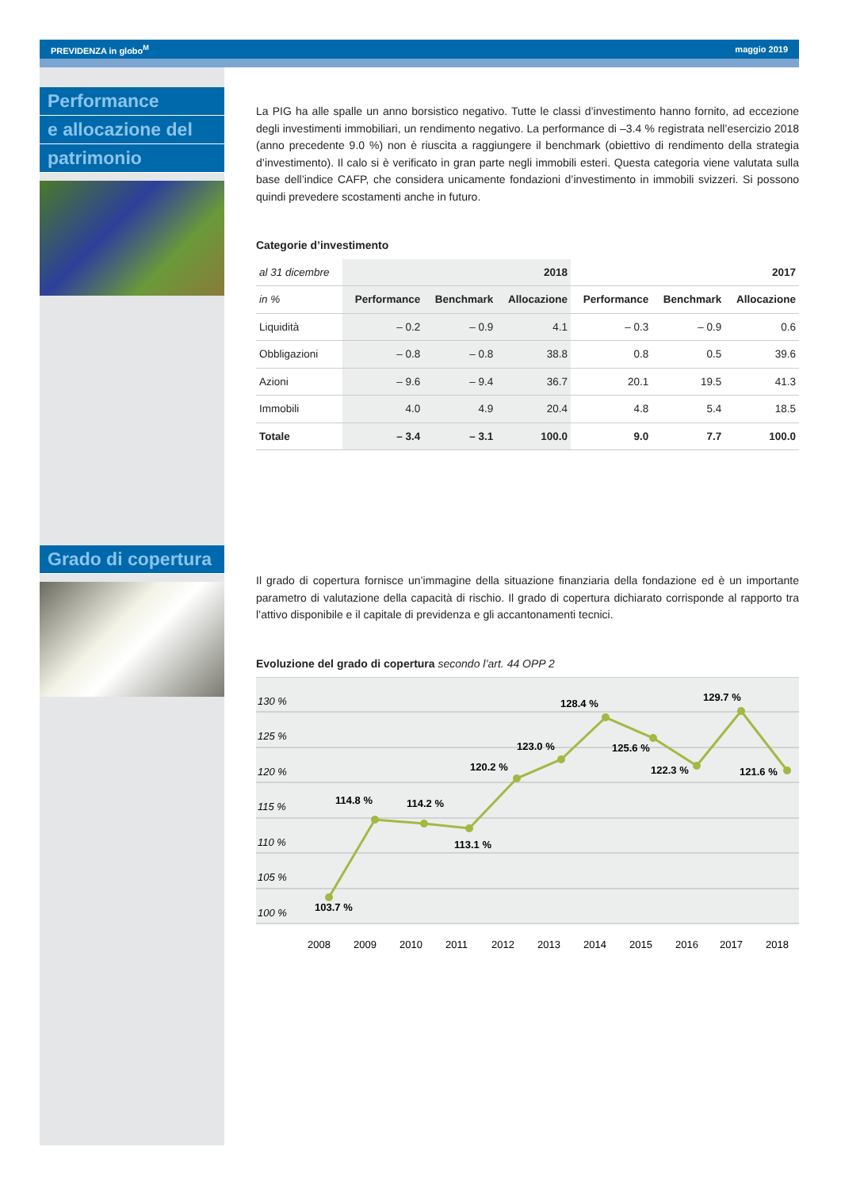PREVIDENZA in globo<sup>M</sup> maggio 2019
Performance
e allocazione del
patrimonio
Grado di copertura
La PIG ha alle spalle un anno borsistico negativo. Tutte le classi d’investimento hanno fornito, ad eccezione degli investimenti immobiliari, un rendimento negativo. La performance di –3.4 % registrata nell’esercizio 2018 (anno precedente 9.0 %) non è riuscita a raggiungere il benchmark (obiettivo di rendimento della strategia d’investimento). Il calo si è verificato in gran parte negli immobili esteri. Questa categoria viene valutata sulla base dell’indice CAFP, che considera unicamente fondazioni d’investimento in immobili svizzeri. Si possono quindi prevedere scostamenti anche in futuro.
Categorie d’investimento
| al 31 dicembre | 2018 | | | 2017 | | |
| --- | --- | --- | --- | --- | --- | --- |
| in % | Performance | Benchmark | Allocazione | Performance | Benchmark | Allocazione |
| Liquidità | – 0.2 | – 0.9 | 4.1 | – 0.3 | – 0.9 | 0.6 |
| Obbligazioni | – 0.8 | – 0.8 | 38.8 | 0.8 | 0.5 | 39.6 |
| Azioni | – 9.6 | – 9.4 | 36.7 | 20.1 | 19.5 | 41.3 |
| Immobili | 4.0 | 4.9 | 20.4 | 4.8 | 5.4 | 18.5 |
| Totale | – 3.4 | – 3.1 | 100.0 | 9.0 | 7.7 | 100.0 |
Il grado di copertura fornisce un’immagine della situazione finanziaria della fondazione ed è un importante parametro di valutazione della capacità di rischio. Il grado di copertura dichiarato corrisponde al rapporto tra l’attivo disponibile e il capitale di previdenza e gli accantonamenti tecnici.
Evoluzione del grado di copertura secondo l’art. 44 OPP 2
130 %
125 %
120 %
115 %
110 %
105 %
100 %
103.7 %
114.8 %
114.2 %
113.1 %
120.2 %
123.0 %
128.4 %
125.6 %
122.3 %
129.7 %
121.6 %
2008
2009
2010
2011
2012
2013
2014
2015
2016
2017
2018